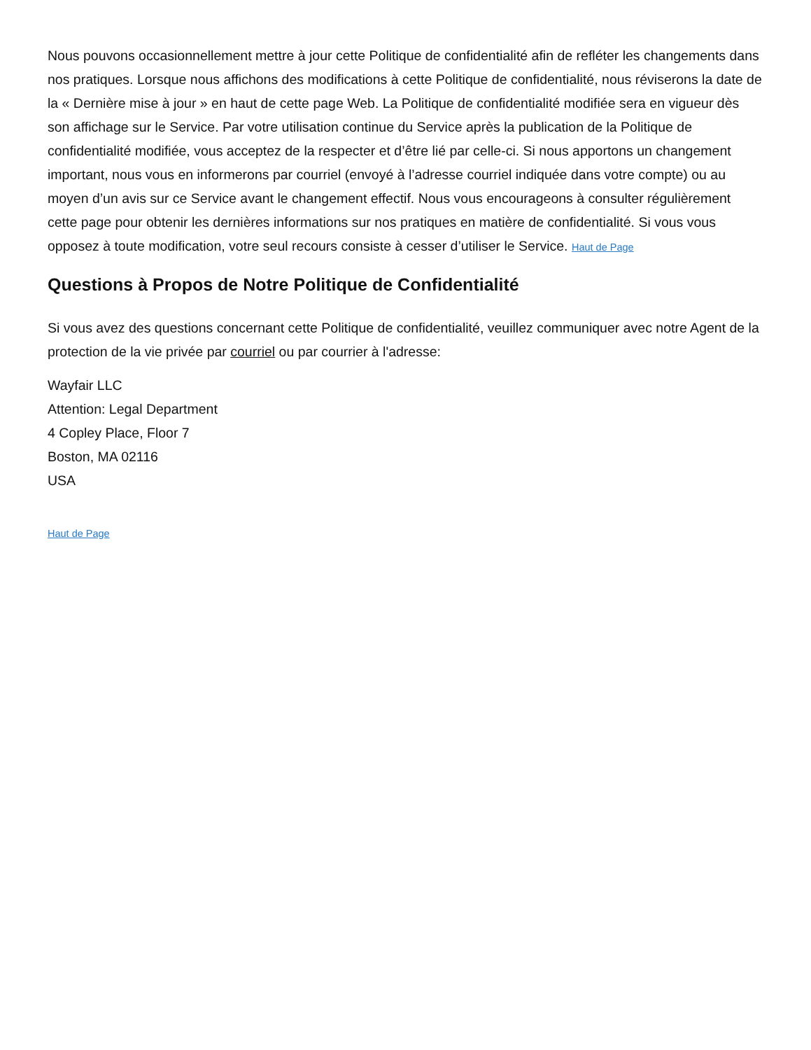Nous pouvons occasionnellement mettre à jour cette Politique de confidentialité afin de refléter les changements dans nos pratiques. Lorsque nous affichons des modifications à cette Politique de confidentialité, nous réviserons la date de la « Dernière mise à jour » en haut de cette page Web. La Politique de confidentialité modifiée sera en vigueur dès son affichage sur le Service. Par votre utilisation continue du Service après la publication de la Politique de confidentialité modifiée, vous acceptez de la respecter et d’être lié par celle-ci. Si nous apportons un changement important, nous vous en informerons par courriel (envoyé à l’adresse courriel indiquée dans votre compte) ou au moyen d’un avis sur ce Service avant le changement effectif. Nous vous encourageons à consulter régulièrement cette page pour obtenir les dernières informations sur nos pratiques en matière de confidentialité. Si vous vous opposez à toute modification, votre seul recours consiste à cesser d’utiliser le Service. Haut de Page
Questions à Propos de Notre Politique de Confidentialité
Si vous avez des questions concernant cette Politique de confidentialité, veuillez communiquer avec notre Agent de la protection de la vie privée par courriel ou par courrier à l'adresse:
Wayfair LLC
Attention: Legal Department
4 Copley Place, Floor 7
Boston, MA 02116
USA
Haut de Page